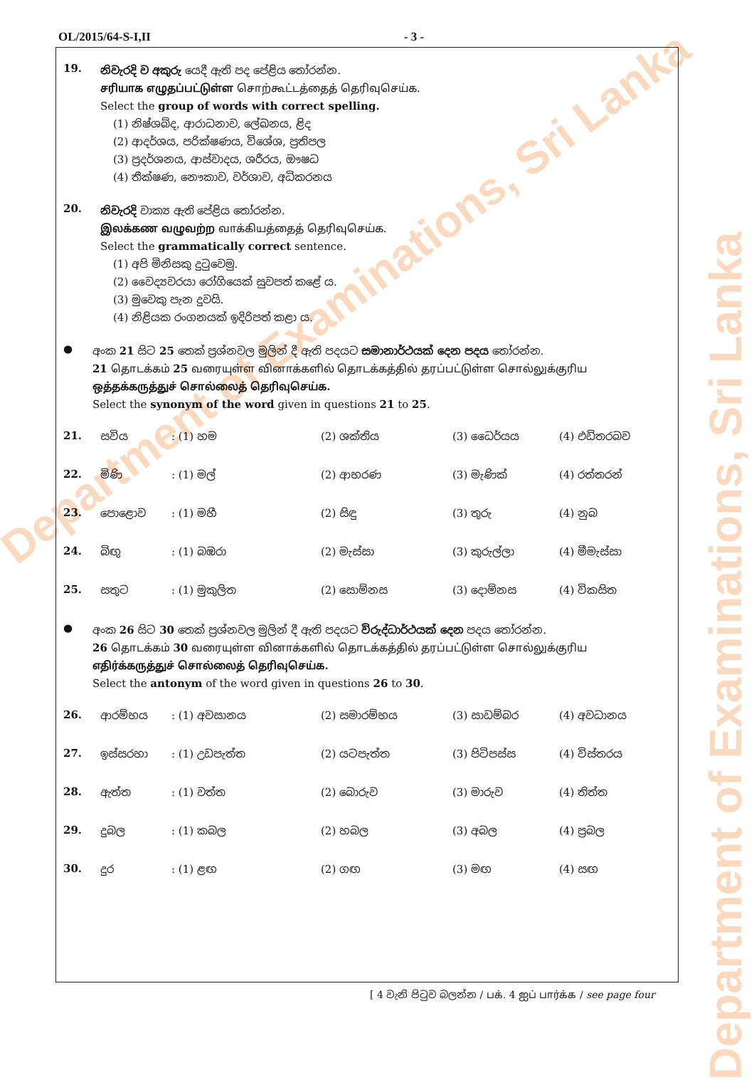Department of Examinations, Sri Lanka
Department of Examinations, Sri Lanka
OL/2015/64-S-I,II - 3 -
19.
නිවැරදි ව අකුරු යෙදී ඇති පද පේළිය තෝරන්න.
சரியாக எழுதப்பட்டுள்ள சொற்கூட்டத்தைத் தெரிவுசெய்க.
Select the group of words with correct spelling.
(1) නිෂ්ශබ්ද, ආරාධනාව, ලේඛනය, ළිද
(2) ආදර්ශය, පරික්ෂණය, විශේශ, ප්‍රතිපල
(3) ප්‍රදර්ශනය, ආස්වාදය, ශරීරය, ඖෂධ
(4) තීක්ෂණ, නෞකාව, වර්ශාව, අධිකරනය
20.
නිවැරදි වාක්‍ය ඇති පේළිය තෝරන්න.
இலக்கண வழுவற்ற வாக்கியத்தைத் தெரிவுசெய்க.
Select the grammatically correct sentence.
(1) අපි මිනිසකු දුටුවෙමු.
(2) වෛද්‍යවරයා රෝගියෙක් සුවපත් කළේ ය.
(3) මුවෙකු පැන දුවයි.
(4) නිළියක රංගනයක් ඉදිරිපත් කළා ය.
●
අංක 21 සිට 25 තෙක් ප්‍රශ්නවල මුලින් දී ඇති පදයට සමානාර්ථයක් දෙන පදය තෝරන්න.
21 தொடக்கம் 25 வரையுள்ள வினாக்களில் தொடக்கத்தில் தரப்பட்டுள்ள சொல்லுக்குரிய ஒத்தக்கருத்துச் சொல்லைத் தெரிவுசெய்க.
Select the synonym of the word given in questions 21 to 25.
21. සවිය: (1) හම (2) ශක්තිය (3) ධෛර්යය (4) එඩිතරබව
22. මිණි: (1) මල් (2) ආභරණ (3) මැණික් (4) රත්තරන්
23. පොළොව: (1) මහී (2) සිඳු (3) තුරු (4) නුබ
24. බිඟු: (1) බඹරා (2) මැස්සා (3) කුරුල්ලා (4) මීමැස්සා
25. සතුට: (1) මුකුලිත (2) සොම්නස (3) දොම්නස (4) විකසිත
●
අංක 26 සිට 30 තෙක් ප්‍රශ්නවල මුලින් දී ඇති පදයට විරුද්ධාර්ථයක් දෙන පදය තෝරන්න.
26 தொடக்கம் 30 வரையுள்ள வினாக்களில் தொடக்கத்தில் தரப்பட்டுள்ள சொல்லுக்குரிய எதிர்க்கருத்துச் சொல்லைத் தெரிவுசெய்க.
Select the antonym of the word given in questions 26 to 30.
26. ආරම්භය: (1) අවසානය (2) සමාරම්භය (3) සාඩම්බර (4) අවධානය
27. ඉස්සරහා: (1) උඩපැත්ත (2) යටපැත්ත (3) පිටිපස්ස (4) විස්තරය
28. ඇත්ත: (1) වත්ත (2) බොරුව (3) මාරුව (4) තිත්ත
29. දුබල: (1) කබල (2) හබල (3) අබල (4) ප්‍රබල
30. දුර: (1) ළඟ (2) ගඟ (3) මඟ (4) සඟ
[ 4 වැනි පිටුව බලන්න / பக். 4 ஐப் பார்க்க / see page four